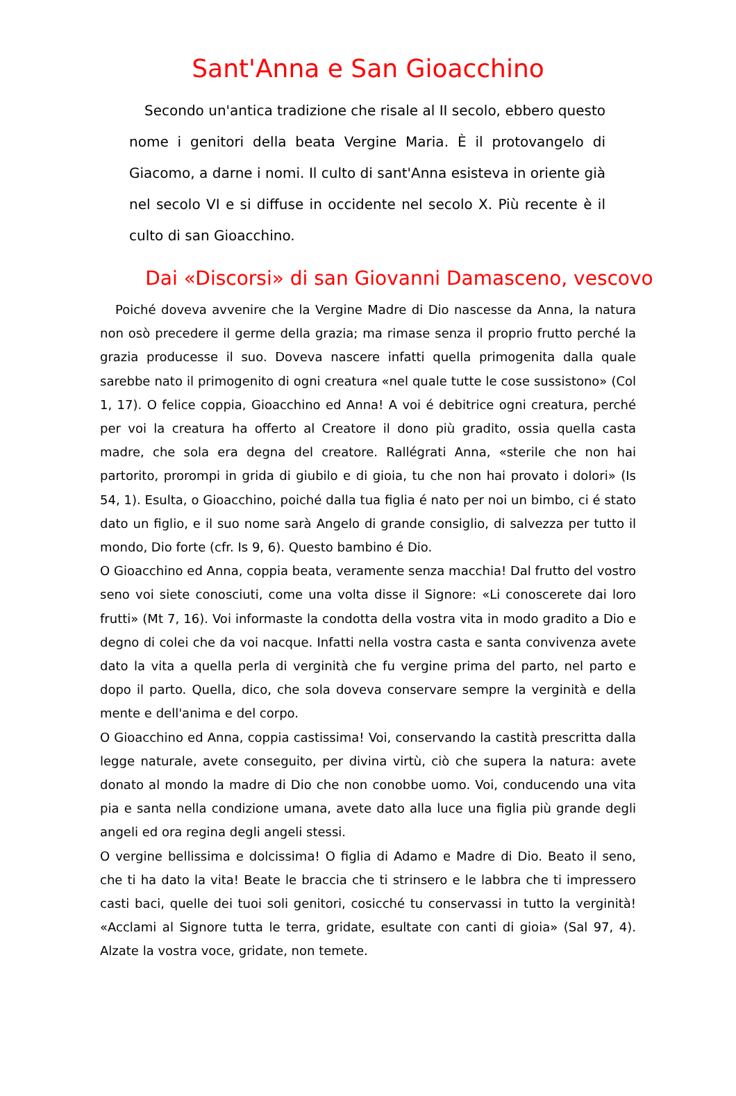Sant'Anna e San Gioacchino
Secondo un'antica tradizione che risale al II secolo, ebbero questo nome i genitori della beata Vergine Maria. È il protovangelo di Giacomo, a darne i nomi. Il culto di sant'Anna esisteva in oriente già nel secolo VI e si diffuse in occidente nel secolo X. Più recente è il culto di san Gioacchino.
Dai «Discorsi» di san Giovanni Damasceno, vescovo
Poiché doveva avvenire che la Vergine Madre di Dio nascesse da Anna, la natura non osò precedere il germe della grazia; ma rimase senza il proprio frutto perché la grazia producesse il suo. Doveva nascere infatti quella primogenita dalla quale sarebbe nato il primogenito di ogni creatura «nel quale tutte le cose sussistono» (Col 1, 17). O felice coppia, Gioacchino ed Anna! A voi é debitrice ogni creatura, perché per voi la creatura ha offerto al Creatore il dono più gradito, ossia quella casta madre, che sola era degna del creatore. Rallégrati Anna, «sterile che non hai partorito, prorompi in grida di giubilo e di gioia, tu che non hai provato i dolori» (Is 54, 1). Esulta, o Gioacchino, poiché dalla tua figlia é nato per noi un bimbo, ci é stato dato un figlio, e il suo nome sarà Angelo di grande consiglio, di salvezza per tutto il mondo, Dio forte (cfr. Is 9, 6). Questo bambino é Dio.
O Gioacchino ed Anna, coppia beata, veramente senza macchia! Dal frutto del vostro seno voi siete conosciuti, come una volta disse il Signore: «Li conoscerete dai loro frutti» (Mt 7, 16). Voi informaste la condotta della vostra vita in modo gradito a Dio e degno di colei che da voi nacque. Infatti nella vostra casta e santa convivenza avete dato la vita a quella perla di verginità che fu vergine prima del parto, nel parto e dopo il parto. Quella, dico, che sola doveva conservare sempre la verginità e della mente e dell'anima e del corpo.
O Gioacchino ed Anna, coppia castissima! Voi, conservando la castità prescritta dalla legge naturale, avete conseguito, per divina virtù, ciò che supera la natura: avete donato al mondo la madre di Dio che non conobbe uomo. Voi, conducendo una vita pia e santa nella condizione umana, avete dato alla luce una figlia più grande degli angeli ed ora regina degli angeli stessi.
O vergine bellissima e dolcissima! O figlia di Adamo e Madre di Dio. Beato il seno, che ti ha dato la vita! Beate le braccia che ti strinsero e le labbra che ti impressero casti baci, quelle dei tuoi soli genitori, cosicché tu conservassi in tutto la verginità! «Acclami al Signore tutta le terra, gridate, esultate con canti di gioia» (Sal 97, 4). Alzate la vostra voce, gridate, non temete.